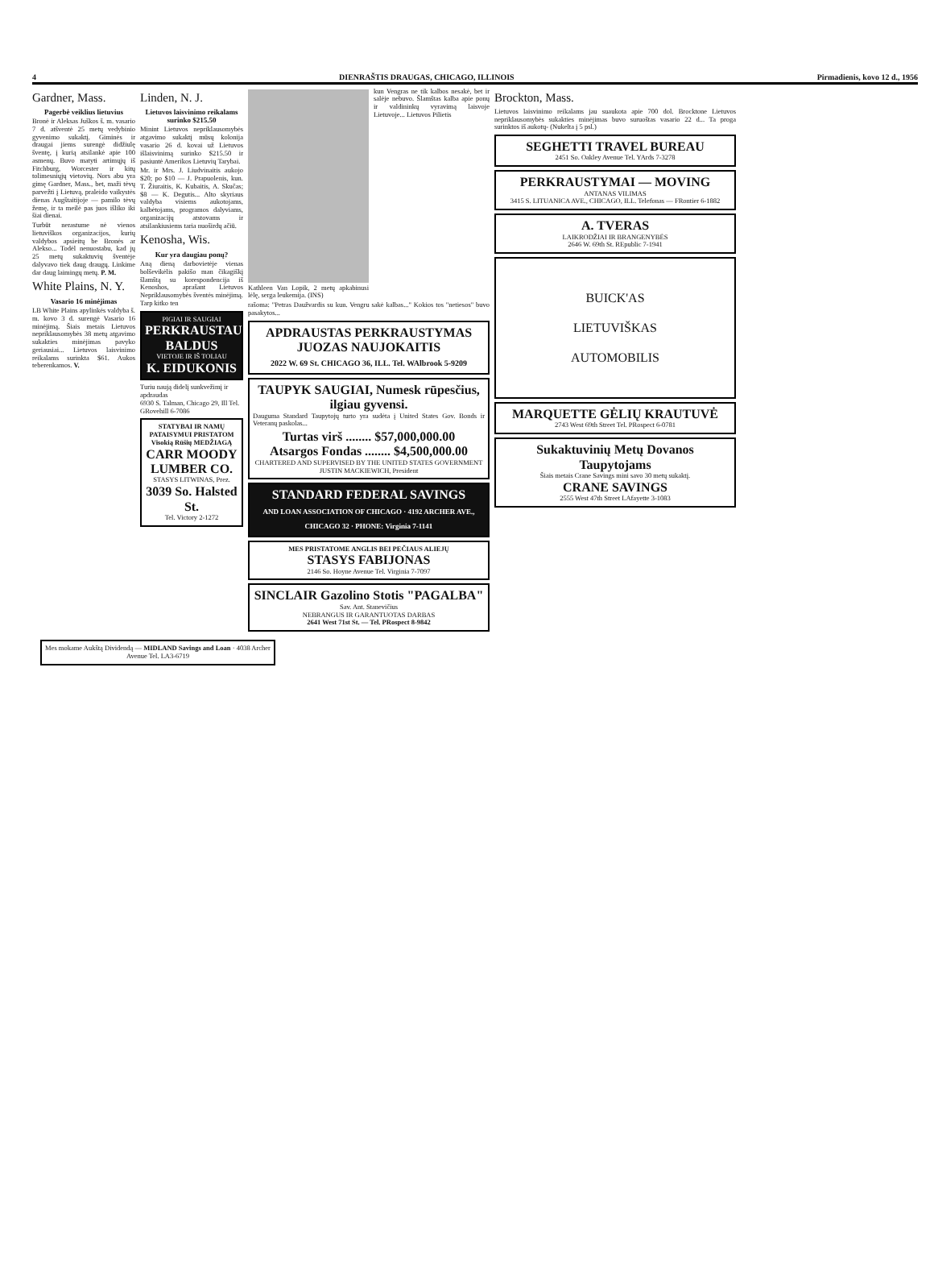4 DIENRAŠTIS DRAUGAS, CHICAGO, ILLINOIS Pirmadienis, kovo 12 d., 1956
Gardner, Mass.
Pagerbė veiklius lietuvius
Bronė ir Aleksas Juškos š. m. vasario 7 d. atšventė 25 metų vedybinio gyvenimo sukaktį. Giminės ir draugai jiems surengė didžiulę šventę, į kurią atsilankė apie 100 asmenų. Buvo matyti artimųjų iš Fitchburg, Worcester ir kitų tolimesniųjų vietovių. Nors abu yra gimę Gardner, Mass., bet, maži tėvų parvežti į Lietuvą, praleido vaikystės dienas Augštaitijoje — pamilo tėvų žemę, ir ta meilė pas juos išliko iki šiai dienai.
Turbūt nerastume nė vienos lietuviškos organizacijos, kurių valdybos apsieitų be Bronės ar Alekso... Todėl nenuostabu, kad jų 25 metų sukaktuvių šventėje dalyvavo tiek daug draugų. Linkime dar daug laimingų metų. P. M.
White Plains, N. Y.
Vasario 16 minėjimas
LB White Plains apylinkės valdyba š. m. kovo 3 d. surengė Vasario 16 minėjimą. Šiais metais Lietuvos nepriklausomybės 38 metų atgavimo sukakties minėjimas pavyko geriausiai... Lietuvos laisvinimo reikalams surinkta $61. Aukos teberenkamos. V.
Linden, N. J.
Lietuvos laisvinimo reikalams surinko $215.50
Minint Lietuvos nepriklausomybės atgavimo sukaktį mūsų kolonija vasario 26 d. kovai už Lietuvos išlaisvinimą surinko $215.50 ir pasiuntė Amerikos Lietuvių Tarybai.
Mr. ir Mrs. J. Liudvinaitis aukojo $20; po $10 — J. Prapuolenis, kun. T. Žiuraitis, K. Kubaitis, A. Skučas; $8 — K. Degutis... Alto skyriaus valdyba visiems aukotojams, kalbėtojams, programos dalyviams, organizacijų atstovams ir atsilankiusiems taria nuoširdų ačiū.
Kenosha, Wis.
Kur yra daugiau ponų?
Aną dieną darbovietėje vienas bolševikėlis pakišo man čikagiškį šlamštą su korespondencija iš Kenoshos, aprašant Lietuvos Nepriklausomybės šventės minėjimą. Tarp kitko ten
PIGIAI IR SAUGIAI
PERKRAUSTAU BALDUS
VIETOJE IR IŠ TOLIAU
K. EIDUKONIS
Turiu naują didelį sunkvežimį ir apdraudas
6930 S. Talman, Chicago 29, Ill Tel. GRovehill 6-7086
STATYBAI IR NAMŲ PATAISYMUI PRISTATOM Visokią Rūšių MEDŽIAGĄ
CARR MOODY LUMBER CO.
STASYS LITWINAS, Prez.
3039 So. Halsted St.
Tel. Victory 2-1272
Kathleen Van Lopik, 2 metų apkabinusi lėlę, serga leukemija. (INS)
kun Vengras ne tik kalbos nesakė, bet ir salėje nebuvo. Šlamštas kalba apie ponų ir valdininkų vyravimą laisvoje Lietuvoje... Lietuvos Pilietis
rašoma: "Petras Daužvardis su kun. Vengru sakė kalbas..." Kokios tos "netiesos" buvo pasakytos...
APDRAUSTAS PERKRAUSTYMAS
JUOZAS NAUJOKAITIS
2022 W. 69 St. CHICAGO 36, ILL. Tel. WAlbrook 5-9209
TAUPYK SAUGIAI, Numesk rūpesčius, ilgiau gyvensi.
Dauguma Standard Taupytojų turto yra sudėta į United States Gov. Bonds ir Veteranų paskolas...
Turtas virš ........ $57,000,000.00
Atsargos Fondas ........ $4,500,000.00
CHARTERED AND SUPERVISED BY THE UNITED STATES GOVERNMENT
JUSTIN MACKIEWICH, President
STANDARD FEDERAL SAVINGS
AND LOAN ASSOCIATION OF CHICAGO · 4192 ARCHER AVE., CHICAGO 32 · PHONE: Virginia 7-1141
MES PRISTATOME ANGLIS BEI PEČIAUS ALIEJŲ
STASYS FABIJONAS
2146 So. Hoyne Avenue Tel. Virginia 7-7097
SINCLAIR Gazolino Stotis "PAGALBA"
Sav. Ant. Stanevičius
NEBRANGUS IR GARANTUOTAS DARBAS
2641 West 71st St. — Tel. PRospect 8-9842
Brockton, Mass.
Lietuvos laisvinimo reikalams jau suaukota apie 700 dol. Brocktone Lietuvos nepriklausomybės sukakties minėjimas buvo suruoštas vasario 22 d... Ta proga surinktos iš aukotų- (Nukelta į 5 psl.)
SEGHETTI TRAVEL BUREAU
2451 So. Oakley Avenue Tel. YArds 7-3278
PERKRAUSTYMAI — MOVING
ANTANAS VILIMAS
3415 S. LITUANICA AVE., CHICAGO, ILL. Telefonas — FRontier 6-1882
A. TVERAS
LAIKRODŽIAI IR BRANGENYBĖS
2646 W. 69th St. REpublic 7-1941
BUICK'AS
LIETUVIŠKAS
AUTOMOBILIS
MARQUETTE GĖLIŲ KRAUTUVĖ
2743 West 69th Street Tel. PRospect 6-0781
Sukaktuvinių Metų Dovanos Taupytojams
Šiais metais Crane Savings mini savo 30 metų sukaktį.
CRANE SAVINGS
2555 West 47th Street LAfayette 3-1083
Mes mokame Aukštą Dividendą — MIDLAND Savings and Loan · 4038 Archer Avenue Tel. LA3-6719